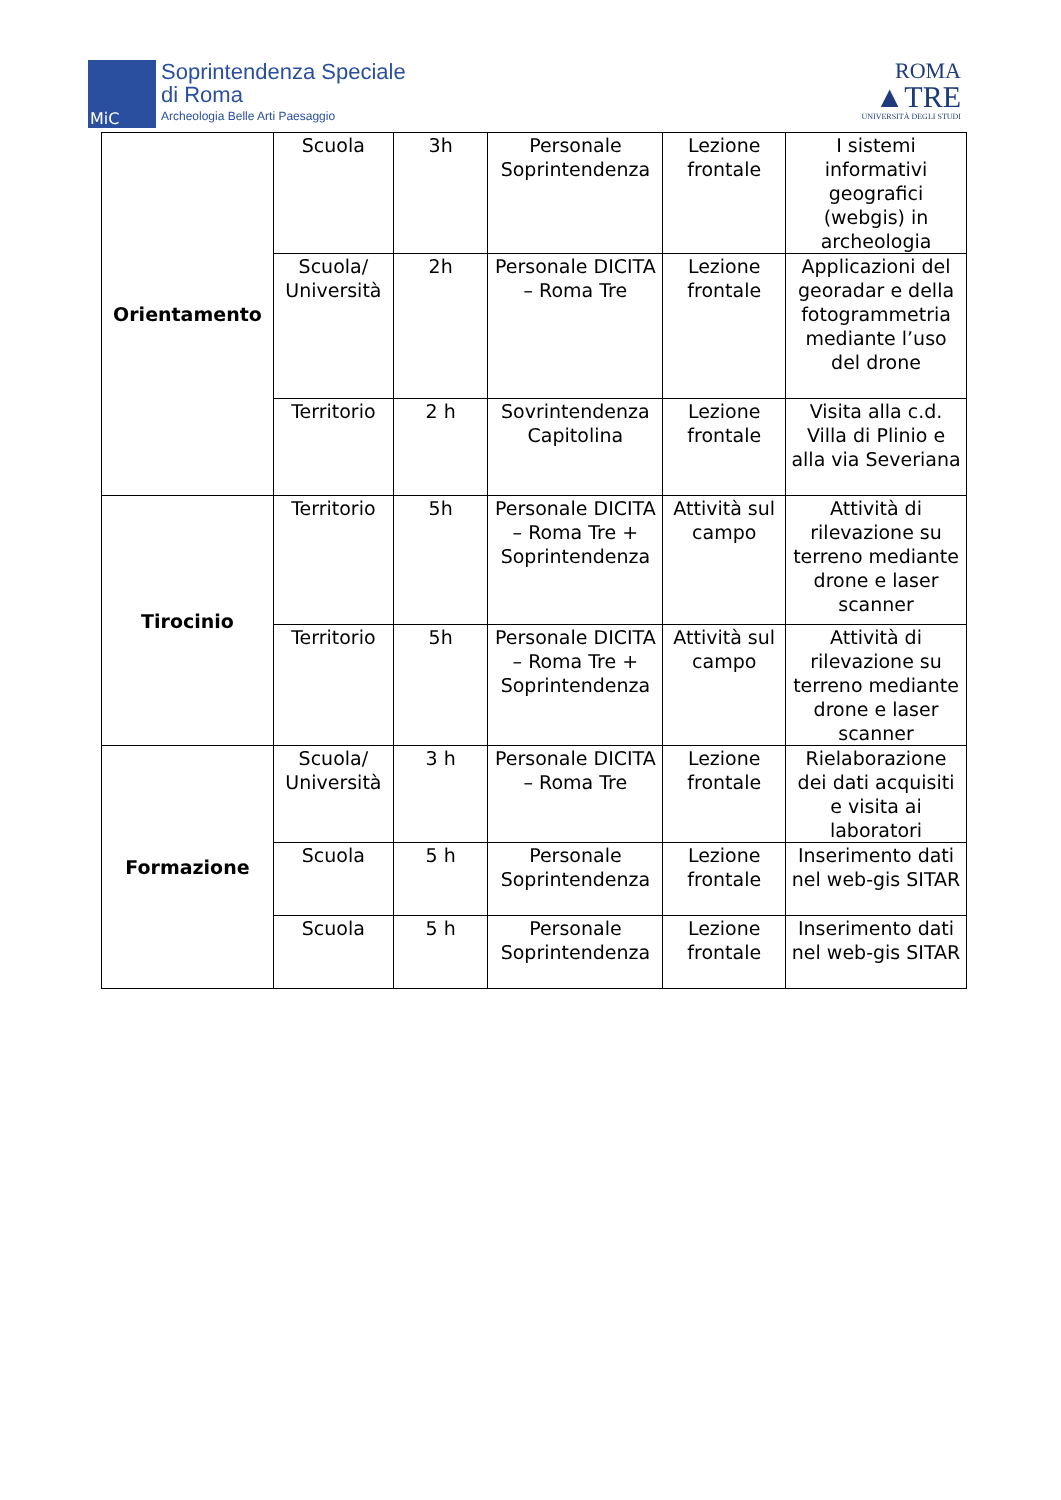MiC
Soprintendenza Speciale
di Roma
Archeologia Belle Arti Paesaggio
ROMA
▲TRE
UNIVERSITÀ DEGLI STUDI
| Orientamento | Scuola | 3h | Personale Soprintendenza | Lezione frontale | I sistemi informativi geografici (webgis) in archeologia |
| | Scuola/ Università | 2h | Personale DICITA – Roma Tre | Lezione frontale | Applicazioni del georadar e della fotogrammetria mediante l’uso del drone |
| | Territorio | 2 h | Sovrintendenza Capitolina | Lezione frontale | Visita alla c.d. Villa di Plinio e alla via Severiana |
| Tirocinio | Territorio | 5h | Personale DICITA – Roma Tre + Soprintendenza | Attività sul campo | Attività di rilevazione su terreno mediante drone e laser scanner |
| | Territorio | 5h | Personale DICITA – Roma Tre + Soprintendenza | Attività sul campo | Attività di rilevazione su terreno mediante drone e laser scanner |
| Formazione | Scuola/ Università | 3 h | Personale DICITA – Roma Tre | Lezione frontale | Rielaborazione dei dati acquisiti e visita ai laboratori |
| | Scuola | 5 h | Personale Soprintendenza | Lezione frontale | Inserimento dati nel web-gis SITAR |
| | Scuola | 5 h | Personale Soprintendenza | Lezione frontale | Inserimento dati nel web-gis SITAR |